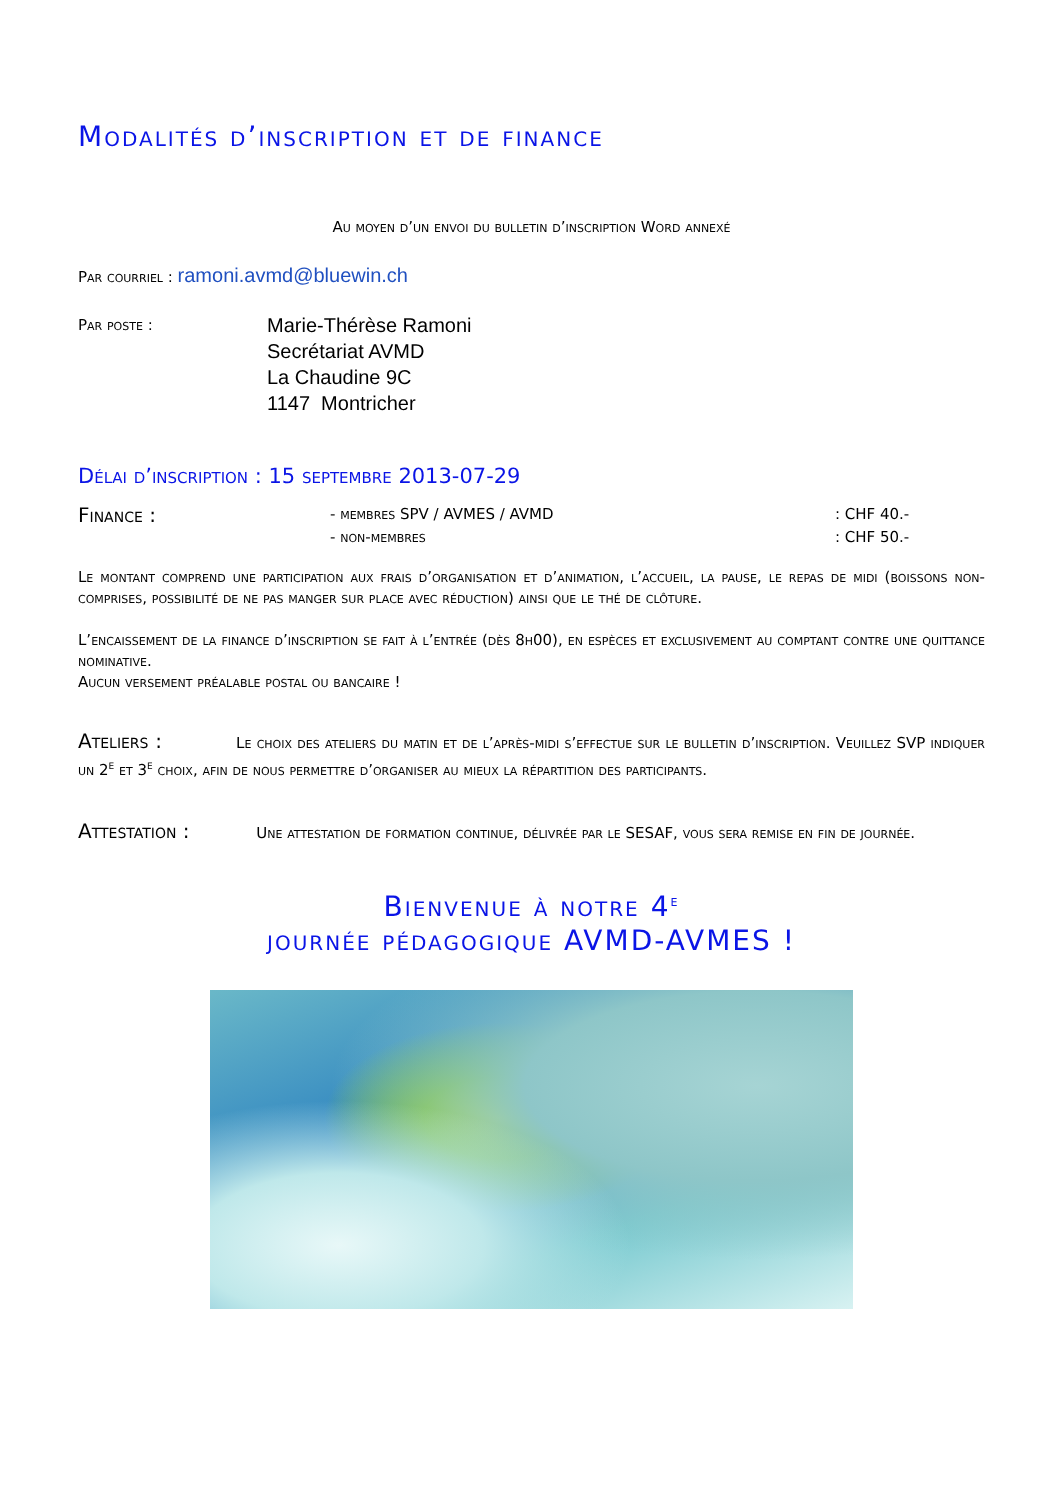Modalités d’inscription et de finance
Au moyen d’un envoi du bulletin d’inscription Word annexé
Par courriel : ramoni.avmd@bluewin.ch
Par poste :
Marie-Thérèse Ramoni
Secrétariat AVMD
La Chaudine 9C
1147 Montricher
Délai d’inscription : 15 septembre 2013-07-29
Finance :
- membres SPV / AVMES / AVMD
- non-membres
: CHF 40.-
: CHF 50.-
Le montant comprend une participation aux frais d’organisation et d’animation, l’accueil, la pause, le repas de midi (boissons non-comprises, possibilité de ne pas manger sur place avec réduction) ainsi que le thé de clôture.
L’encaissement de la finance d’inscription se fait à l’entrée (dès 8h00), en espèces et exclusivement au comptant contre une quittance nominative.
Aucun versement préalable postal ou bancaire !
Ateliers : Le choix des ateliers du matin et de l’après-midi s’effectue sur le bulletin d’inscription. Veuillez SVP indiquer un 2<sup>e</sup> et 3<sup>e</sup> choix, afin de nous permettre d’organiser au mieux la répartition des participants.
Attestation : Une attestation de formation continue, délivrée par le SESAF, vous sera remise en fin de journée.
Bienvenue à notre 4<sup>e</sup>
journée pédagogique AVMD-AVMES !